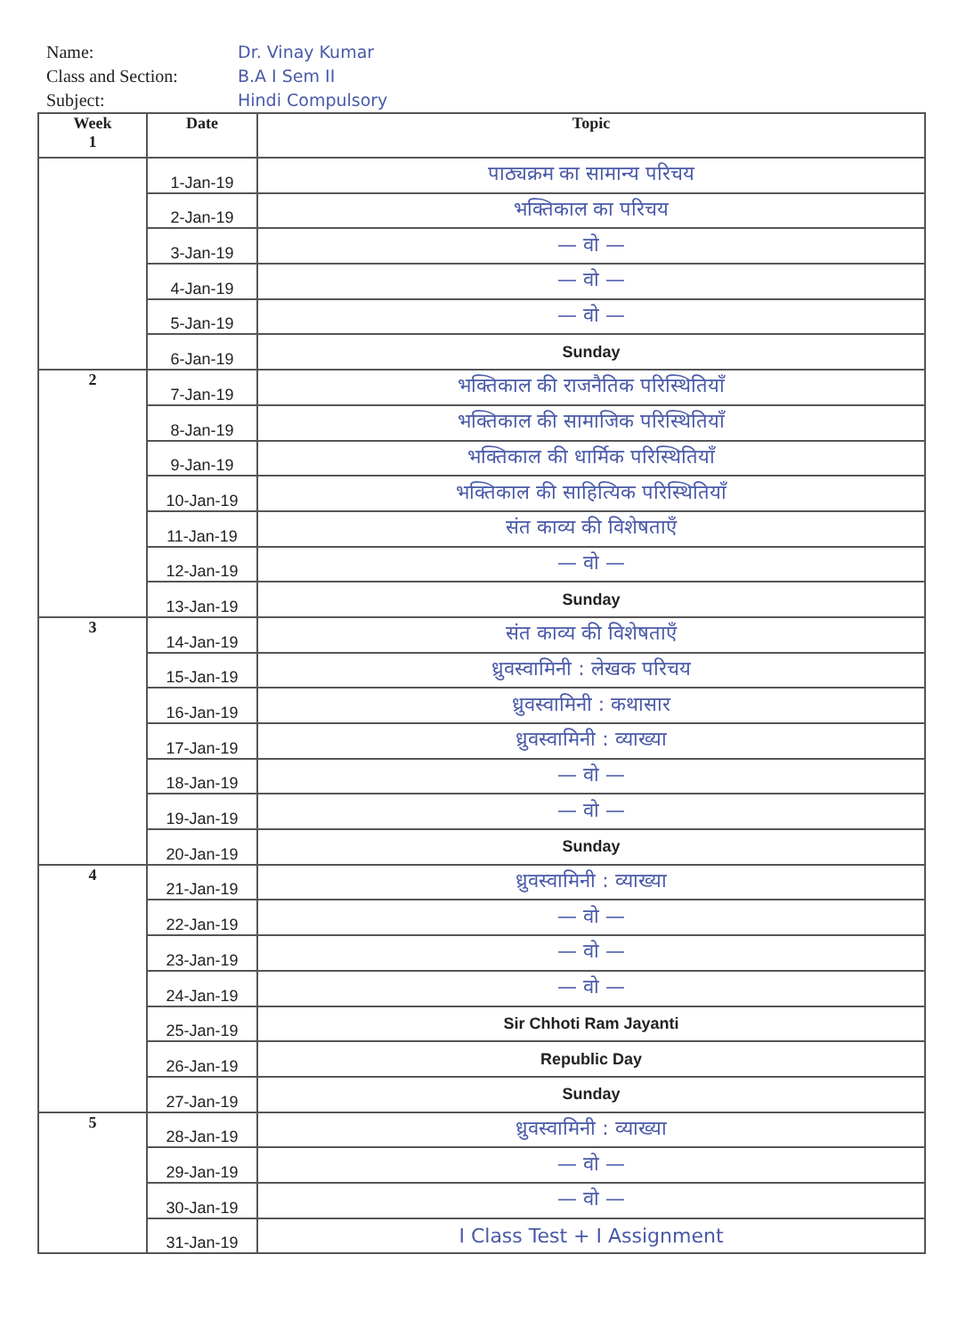Name:
Class and Section:
Subject:
Dr. Vinay Kumar
B.A I Sem II
Hindi Compulsory
| Week 1 | Date | Topic |
| --- | --- | --- |
| | 1-Jan-19 | पाठ्यक्रम का सामान्य परिचय |
| | 2-Jan-19 | भक्तिकाल का परिचय |
| | 3-Jan-19 | — वो — |
| | 4-Jan-19 | — वो — |
| | 5-Jan-19 | — वो — |
| | 6-Jan-19 | Sunday |
| 2 | 7-Jan-19 | भक्तिकाल की राजनैतिक परिस्थितियाँ |
| | 8-Jan-19 | भक्तिकाल की सामाजिक परिस्थितियाँ |
| | 9-Jan-19 | भक्तिकाल की धार्मिक परिस्थितियाँ |
| | 10-Jan-19 | भक्तिकाल की साहित्यिक परिस्थितियाँ |
| | 11-Jan-19 | संत काव्य की विशेषताएँ |
| | 12-Jan-19 | — वो — |
| | 13-Jan-19 | Sunday |
| 3 | 14-Jan-19 | संत काव्य की विशेषताएँ |
| | 15-Jan-19 | ध्रुवस्वामिनी : लेखक परिचय |
| | 16-Jan-19 | ध्रुवस्वामिनी : कथासार |
| | 17-Jan-19 | ध्रुवस्वामिनी : व्याख्या |
| | 18-Jan-19 | — वो — |
| | 19-Jan-19 | — वो — |
| | 20-Jan-19 | Sunday |
| 4 | 21-Jan-19 | ध्रुवस्वामिनी : व्याख्या |
| | 22-Jan-19 | — वो — |
| | 23-Jan-19 | — वो — |
| | 24-Jan-19 | — वो — |
| | 25-Jan-19 | Sir Chhoti Ram Jayanti |
| | 26-Jan-19 | Republic Day |
| | 27-Jan-19 | Sunday |
| 5 | 28-Jan-19 | ध्रुवस्वामिनी : व्याख्या |
| | 29-Jan-19 | — वो — |
| | 30-Jan-19 | — वो — |
| | 31-Jan-19 | I Class Test + I Assignment |